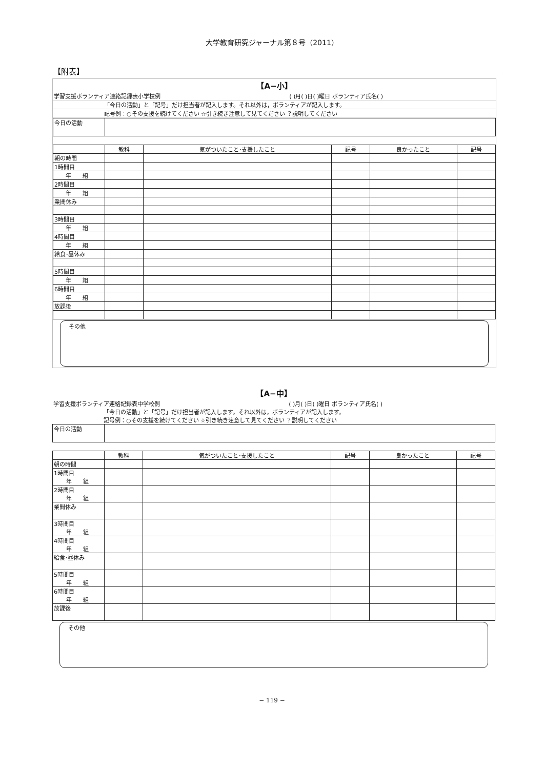大学教育研究ジャーナル第８号（2011）
【附表】
【A−小】
| 学習支援ボランティア連絡記録表小学校例 | ( )月( )日( )曜日 ボランティア氏名( ) |
| 「今日の活動」と「記号」だけ担当者が記入します。それ以外は，ボランティアが記入します。 | |
| 記号例：○その支援を続けてください ☆引き続き注意して見てください ？説明してください | |
| 今日の活動 | |
| | 教科 | 気がついたこと･支援したこと | 記号 | 良かったこと | 記号 |
| --- | --- | --- | --- | --- | --- |
| 朝の時間 | | | | | |
| 1時間目 | | | | | |
| 年 組 | | | | | |
| 2時間目 | | | | | |
| 年 組 | | | | | |
| 業間休み | | | | | |
| 3時間目 | | | | | |
| 年 組 | | | | | |
| 4時間目 | | | | | |
| 年 組 | | | | | |
| 給食･昼休み | | | | | |
| 5時間目 | | | | | |
| 年 組 | | | | | |
| 6時間目 | | | | | |
| 年 組 | | | | | |
| 放課後 | | | | | |
その他
【A−中】
| 学習支援ボランティア連絡記録表中学校例 | ( )月( )日( )曜日 ボランティア氏名( ) |
| 「今日の活動」と「記号」だけ担当者が記入します。それ以外は，ボランティアが記入します。 | |
| 記号例：○その支援を続けてください ☆引き続き注意して見てください ？説明してください | |
| 今日の活動 | |
| | 教科 | 気がついたこと･支援したこと | 記号 | 良かったこと | 記号 |
| --- | --- | --- | --- | --- | --- |
| 朝の時間 | | | | | |
| 1時間目 年 組 | | | | | |
| 2時間目 年 組 | | | | | |
| 業間休み | | | | | |
| 3時間目 年 組 | | | | | |
| 4時間目 年 組 | | | | | |
| 給食･昼休み | | | | | |
| 5時間目 年 組 | | | | | |
| 6時間目 年 組 | | | | | |
| 放課後 | | | | | |
その他
− 119 −